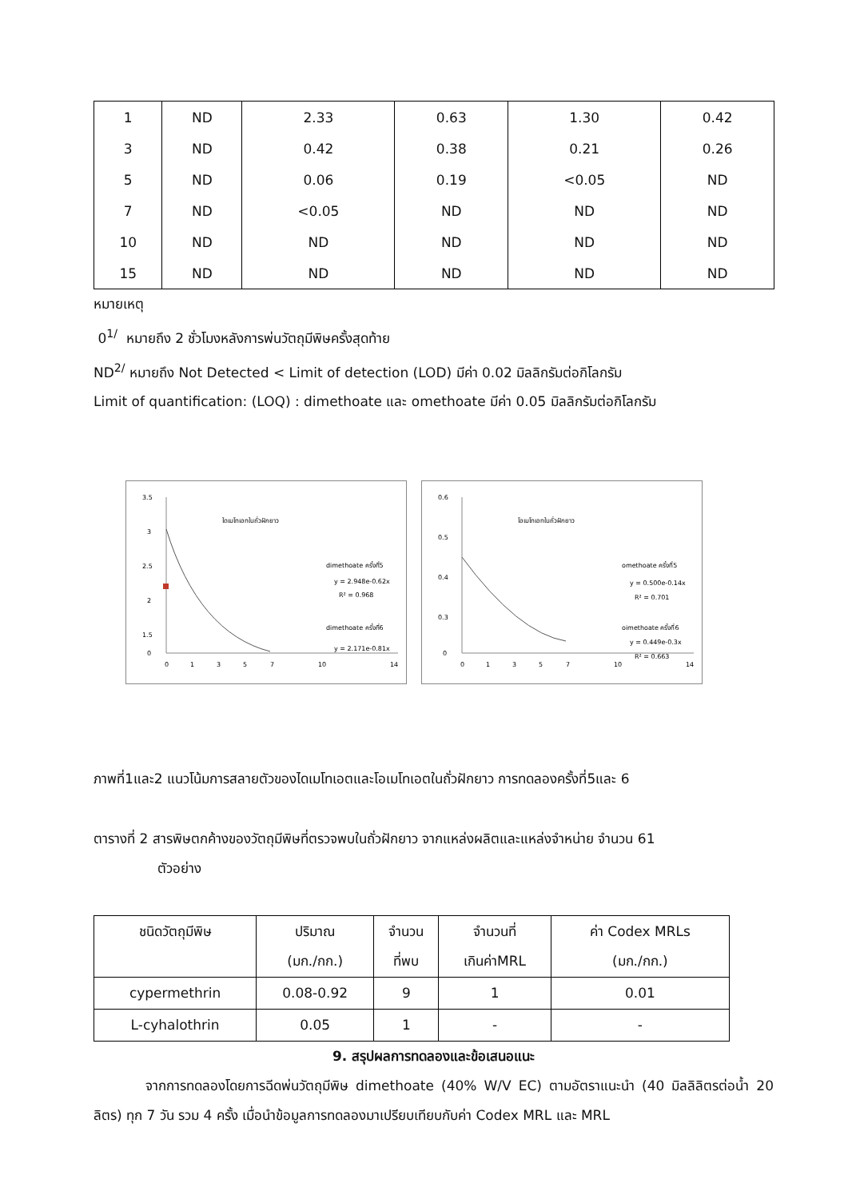| 1 | ND | 2.33 | 0.63 | 1.30 | 0.42 |
| 3 | ND | 0.42 | 0.38 | 0.21 | 0.26 |
| 5 | ND | 0.06 | 0.19 | <0.05 | ND |
| 7 | ND | <0.05 | ND | ND | ND |
| 10 | ND | ND | ND | ND | ND |
| 15 | ND | ND | ND | ND | ND |
หมายเหตุ
0<sup>1/</sup> หมายถึง 2 ชั่วโมงหลังการพ่นวัตถุมีพิษครั้งสุดท้าย
ND<sup>2/</sup> หมายถึง Not Detected < Limit of detection (LOD) มีค่า 0.02 มิลลิกรัมต่อกิโลกรัม
Limit of quantification: (LOQ) : dimethoate และ omethoate มีค่า 0.05 มิลลิกรัมต่อกิโลกรัม
3.5
3
2.5
2
1.5
0
0
1
3
5
7
10
14
ไดเมโทเอทในถั่วฝักยาว
dimethoate ครั้งที่5
y = 2.948e-0.62x
R² = 0.968
dimethoate ครั้งที่6
y = 2.171e-0.81x
0.6
0.5
0.4
0.3
0
0
1
3
5
7
10
14
โอเมโทเอทในถั่วฝักยาว
omethoate ครั้งที่5
y = 0.500e-0.14x
R² = 0.701
oimethoate ครั้งที่6
y = 0.449e-0.3x
R² = 0.663
ภาพที่1และ2 แนวโน้มการสลายตัวของไดเมโทเอตและโอเมโทเอตในถั่วฝักยาว การทดลองครั้งที่5และ 6
ตารางที่ 2 สารพิษตกค้างของวัตถุมีพิษที่ตรวจพบในถั่วฝักยาว จากแหล่งผลิตและแหล่งจำหน่าย จำนวน 61
ตัวอย่าง
| ชนิดวัตถุมีพิษ | ปริมาณ (มก./กก.) | จำนวน ที่พบ | จำนวนที่ เกินค่าMRL | ค่า Codex MRLs (มก./กก.) |
| --- | --- | --- | --- | --- |
| cypermethrin | 0.08-0.92 | 9 | 1 | 0.01 |
| L-cyhalothrin | 0.05 | 1 | - | - |
9. สรุปผลการทดลองและข้อเสนอแนะ
จากการทดลองโดยการฉีดพ่นวัตถุมีพิษ dimethoate (40% W/V EC) ตามอัตราแนะนำ (40 มิลลิลิตรต่อน้ำ 20 ลิตร) ทุก 7 วัน รวม 4 ครั้ง เมื่อนำข้อมูลการทดลองมาเปรียบเทียบกับค่า Codex MRL และ MRL